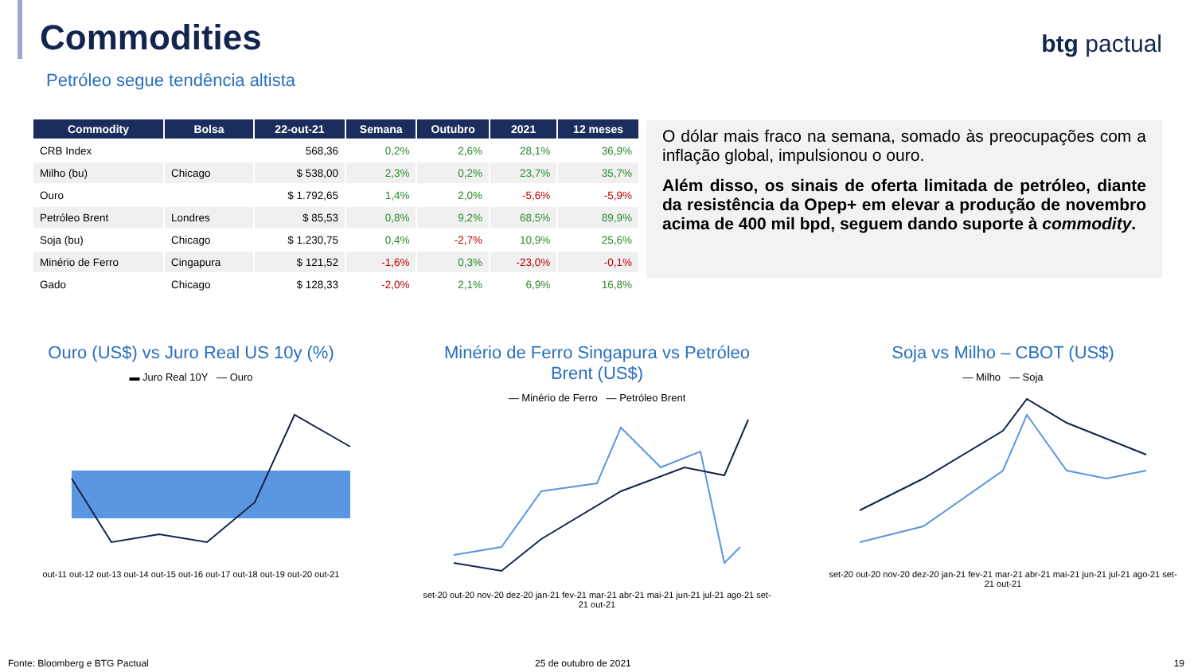Commodities
Petróleo segue tendência altista
btg pactual
| Commodity | Bolsa | 22-out-21 | Semana | Outubro | 2021 | 12 meses |
| --- | --- | --- | --- | --- | --- | --- |
| CRB Index | | 568,36 | 0,2% | 2,6% | 28,1% | 36,9% |
| Milho (bu) | Chicago | $ 538,00 | 2,3% | 0,2% | 23,7% | 35,7% |
| Ouro | | $ 1.792,65 | 1,4% | 2,0% | -5,6% | -5,9% |
| Petróleo Brent | Londres | $ 85,53 | 0,8% | 9,2% | 68,5% | 89,9% |
| Soja (bu) | Chicago | $ 1.230,75 | 0,4% | -2,7% | 10,9% | 25,6% |
| Minério de Ferro | Cingapura | $ 121,52 | -1,6% | 0,3% | -23,0% | -0,1% |
| Gado | Chicago | $ 128,33 | -2,0% | 2,1% | 6,9% | 16,8% |
O dólar mais fraco na semana, somado às preocupações com a inflação global, impulsionou o ouro.
Além disso, os sinais de oferta limitada de petróleo, diante da resistência da Opep+ em elevar a produção de novembro acima de 400 mil bpd, seguem dando suporte à commodity.
Ouro (US$) vs Juro Real US 10y (%)
▬ Juro Real 10Y — Ouro
out-11 out-12 out-13 out-14 out-15 out-16 out-17 out-18 out-19 out-20 out-21
Minério de Ferro Singapura vs Petróleo Brent (US$)
— Minério de Ferro — Petróleo Brent
set-20 out-20 nov-20 dez-20 jan-21 fev-21 mar-21 abr-21 mai-21 jun-21 jul-21 ago-21 set-21 out-21
Soja vs Milho – CBOT (US$)
— Milho — Soja
set-20 out-20 nov-20 dez-20 jan-21 fev-21 mar-21 abr-21 mai-21 jun-21 jul-21 ago-21 set-21 out-21
Fonte: Bloomberg e BTG Pactual 25 de outubro de 2021 19